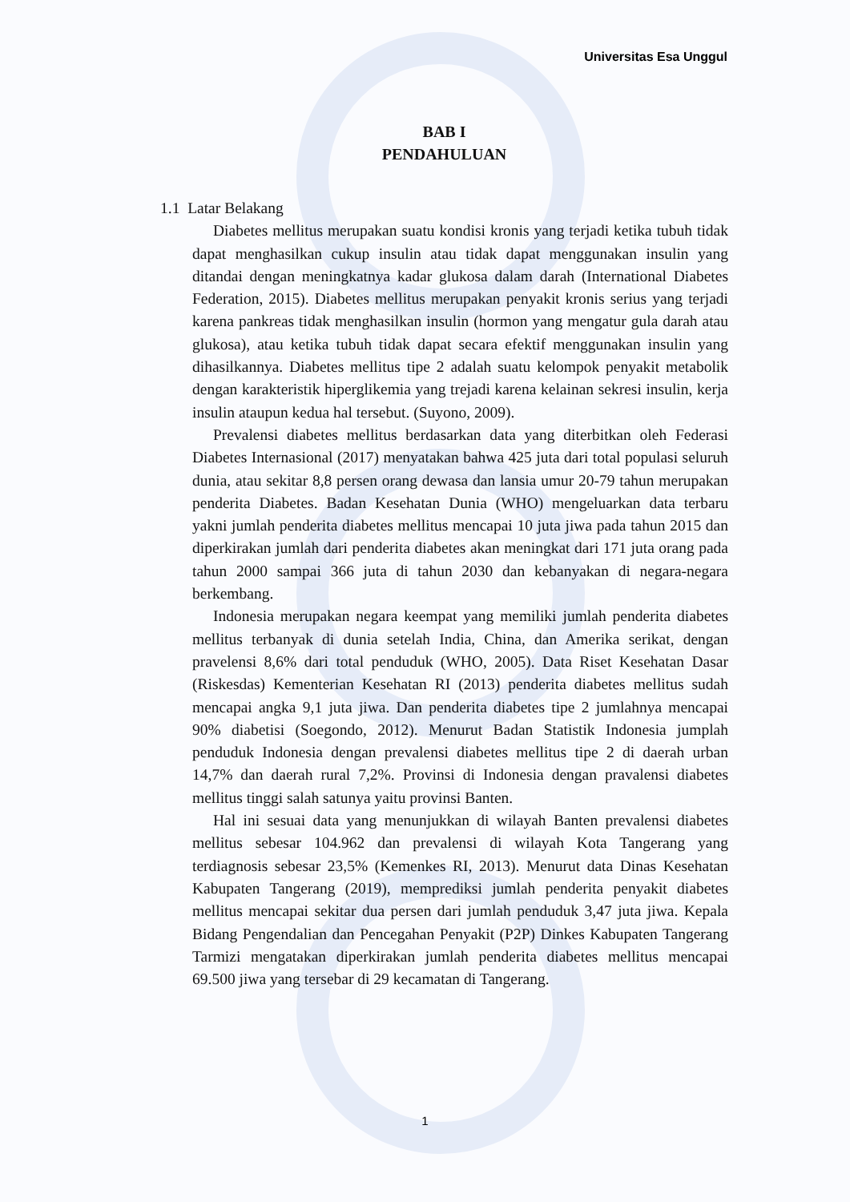Universitas Esa Unggul
BAB I
PENDAHULUAN
1.1 Latar Belakang
Diabetes mellitus merupakan suatu kondisi kronis yang terjadi ketika tubuh tidak dapat menghasilkan cukup insulin atau tidak dapat menggunakan insulin yang ditandai dengan meningkatnya kadar glukosa dalam darah (International Diabetes Federation, 2015). Diabetes mellitus merupakan penyakit kronis serius yang terjadi karena pankreas tidak menghasilkan insulin (hormon yang mengatur gula darah atau glukosa), atau ketika tubuh tidak dapat secara efektif menggunakan insulin yang dihasilkannya. Diabetes mellitus tipe 2 adalah suatu kelompok penyakit metabolik dengan karakteristik hiperglikemia yang trejadi karena kelainan sekresi insulin, kerja insulin ataupun kedua hal tersebut. (Suyono, 2009).
Prevalensi diabetes mellitus berdasarkan data yang diterbitkan oleh Federasi Diabetes Internasional (2017) menyatakan bahwa 425 juta dari total populasi seluruh dunia, atau sekitar 8,8 persen orang dewasa dan lansia umur 20-79 tahun merupakan penderita Diabetes. Badan Kesehatan Dunia (WHO) mengeluarkan data terbaru yakni jumlah penderita diabetes mellitus mencapai 10 juta jiwa pada tahun 2015 dan diperkirakan jumlah dari penderita diabetes akan meningkat dari 171 juta orang pada tahun 2000 sampai 366 juta di tahun 2030 dan kebanyakan di negara-negara berkembang.
Indonesia merupakan negara keempat yang memiliki jumlah penderita diabetes mellitus terbanyak di dunia setelah India, China, dan Amerika serikat, dengan pravelensi 8,6% dari total penduduk (WHO, 2005). Data Riset Kesehatan Dasar (Riskesdas) Kementerian Kesehatan RI (2013) penderita diabetes mellitus sudah mencapai angka 9,1 juta jiwa. Dan penderita diabetes tipe 2 jumlahnya mencapai 90% diabetisi (Soegondo, 2012). Menurut Badan Statistik Indonesia jumplah penduduk Indonesia dengan prevalensi diabetes mellitus tipe 2 di daerah urban 14,7% dan daerah rural 7,2%. Provinsi di Indonesia dengan pravalensi diabetes mellitus tinggi salah satunya yaitu provinsi Banten.
Hal ini sesuai data yang menunjukkan di wilayah Banten prevalensi diabetes mellitus sebesar 104.962 dan prevalensi di wilayah Kota Tangerang yang terdiagnosis sebesar 23,5% (Kemenkes RI, 2013). Menurut data Dinas Kesehatan Kabupaten Tangerang (2019), memprediksi jumlah penderita penyakit diabetes mellitus mencapai sekitar dua persen dari jumlah penduduk 3,47 juta jiwa. Kepala Bidang Pengendalian dan Pencegahan Penyakit (P2P) Dinkes Kabupaten Tangerang Tarmizi mengatakan diperkirakan jumlah penderita diabetes mellitus mencapai 69.500 jiwa yang tersebar di 29 kecamatan di Tangerang.
1